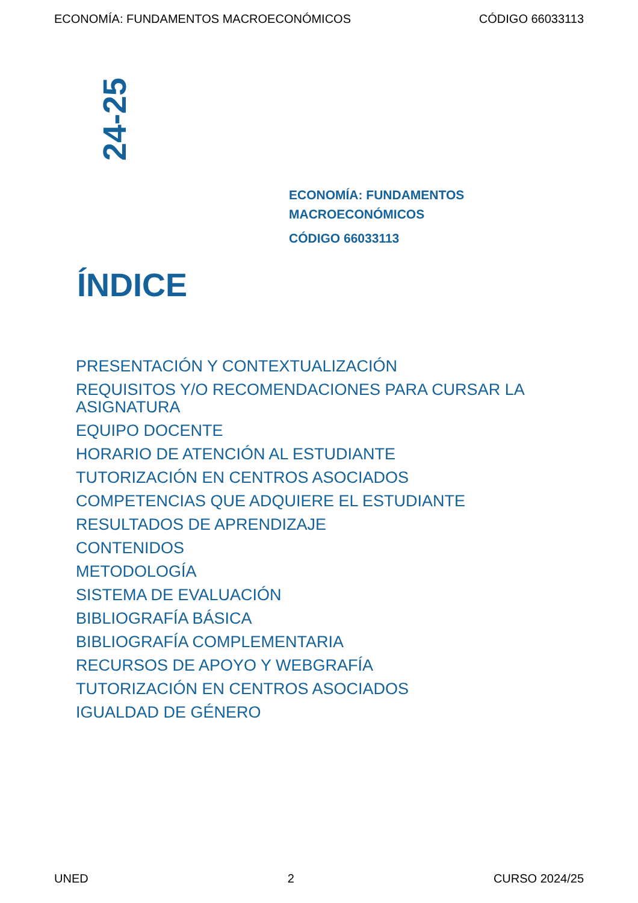ECONOMÍA: FUNDAMENTOS MACROECONÓMICOS CÓDIGO 66033113
24-25
ECONOMÍA: FUNDAMENTOS
MACROECONÓMICOS
CÓDIGO 66033113
ÍNDICE
PRESENTACIÓN Y CONTEXTUALIZACIÓN
REQUISITOS Y/O RECOMENDACIONES PARA CURSAR LA ASIGNATURA
EQUIPO DOCENTE
HORARIO DE ATENCIÓN AL ESTUDIANTE
TUTORIZACIÓN EN CENTROS ASOCIADOS
COMPETENCIAS QUE ADQUIERE EL ESTUDIANTE
RESULTADOS DE APRENDIZAJE
CONTENIDOS
METODOLOGÍA
SISTEMA DE EVALUACIÓN
BIBLIOGRAFÍA BÁSICA
BIBLIOGRAFÍA COMPLEMENTARIA
RECURSOS DE APOYO Y WEBGRAFÍA
TUTORIZACIÓN EN CENTROS ASOCIADOS
IGUALDAD DE GÉNERO
UNED 2 CURSO 2024/25